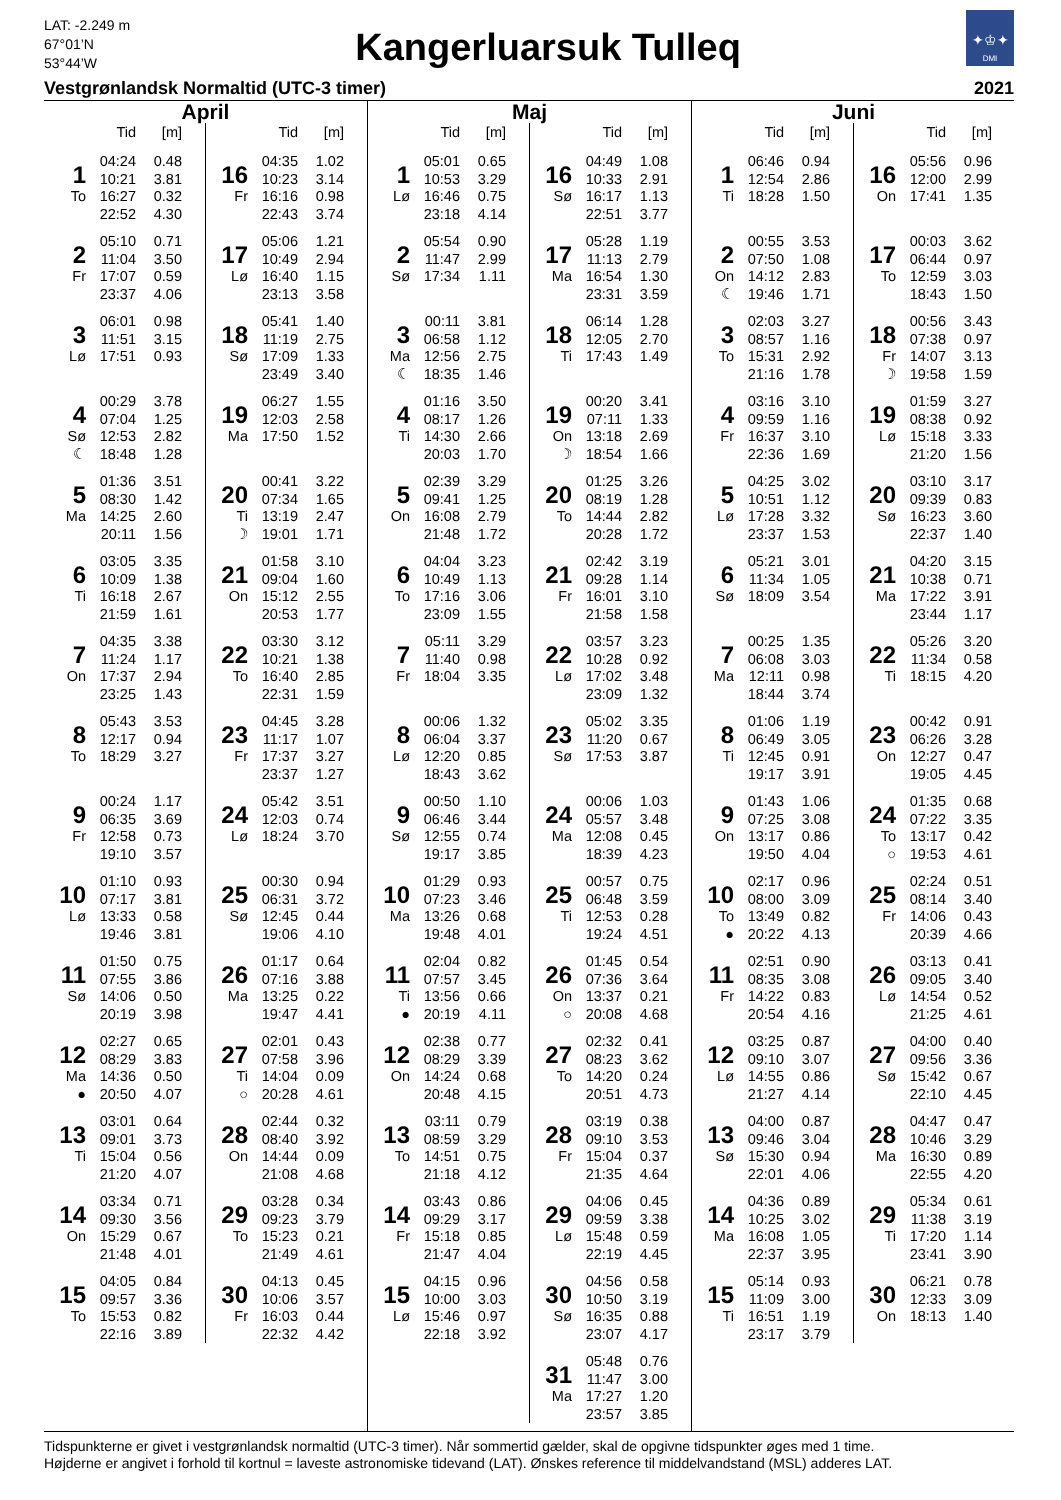LAT: -2.249 m
67°01’N
53°44’W
Kangerluarsuk Tulleq
✦♔✦
DMI
Vestgrønlandsk Normaltid (UTC-3 timer) 2021
April
| | Tid | [m] |
| --- | --- | --- |
| 1 | 04:24 | 0.48 |
| | 10:21 | 3.81 |
| To | 16:27 | 0.32 |
| | 22:52 | 4.30 |
| 2 | 05:10 | 0.71 |
| | 11:04 | 3.50 |
| Fr | 17:07 | 0.59 |
| | 23:37 | 4.06 |
| 3 | 06:01 | 0.98 |
| | 11:51 | 3.15 |
| Lø | 17:51 | 0.93 |
| 4 | 00:29 | 3.78 |
| | 07:04 | 1.25 |
| Sø | 12:53 | 2.82 |
| ☾ | 18:48 | 1.28 |
| 5 | 01:36 | 3.51 |
| | 08:30 | 1.42 |
| Ma | 14:25 | 2.60 |
| | 20:11 | 1.56 |
| 6 | 03:05 | 3.35 |
| | 10:09 | 1.38 |
| Ti | 16:18 | 2.67 |
| | 21:59 | 1.61 |
| 7 | 04:35 | 3.38 |
| | 11:24 | 1.17 |
| On | 17:37 | 2.94 |
| | 23:25 | 1.43 |
| 8 | 05:43 | 3.53 |
| | 12:17 | 0.94 |
| To | 18:29 | 3.27 |
| 9 | 00:24 | 1.17 |
| | 06:35 | 3.69 |
| Fr | 12:58 | 0.73 |
| | 19:10 | 3.57 |
| 10 | 01:10 | 0.93 |
| | 07:17 | 3.81 |
| Lø | 13:33 | 0.58 |
| | 19:46 | 3.81 |
| 11 | 01:50 | 0.75 |
| | 07:55 | 3.86 |
| Sø | 14:06 | 0.50 |
| | 20:19 | 3.98 |
| 12 | 02:27 | 0.65 |
| | 08:29 | 3.83 |
| Ma | 14:36 | 0.50 |
| ● | 20:50 | 4.07 |
| 13 | 03:01 | 0.64 |
| | 09:01 | 3.73 |
| Ti | 15:04 | 0.56 |
| | 21:20 | 4.07 |
| 14 | 03:34 | 0.71 |
| | 09:30 | 3.56 |
| On | 15:29 | 0.67 |
| | 21:48 | 4.01 |
| 15 | 04:05 | 0.84 |
| | 09:57 | 3.36 |
| To | 15:53 | 0.82 |
| | 22:16 | 3.89 |
| | Tid | [m] |
| --- | --- | --- |
| 16 | 04:35 | 1.02 |
| | 10:23 | 3.14 |
| Fr | 16:16 | 0.98 |
| | 22:43 | 3.74 |
| 17 | 05:06 | 1.21 |
| | 10:49 | 2.94 |
| Lø | 16:40 | 1.15 |
| | 23:13 | 3.58 |
| 18 | 05:41 | 1.40 |
| | 11:19 | 2.75 |
| Sø | 17:09 | 1.33 |
| | 23:49 | 3.40 |
| 19 | 06:27 | 1.55 |
| | 12:03 | 2.58 |
| Ma | 17:50 | 1.52 |
| 20 | 00:41 | 3.22 |
| | 07:34 | 1.65 |
| Ti | 13:19 | 2.47 |
| ☽ | 19:01 | 1.71 |
| 21 | 01:58 | 3.10 |
| | 09:04 | 1.60 |
| On | 15:12 | 2.55 |
| | 20:53 | 1.77 |
| 22 | 03:30 | 3.12 |
| | 10:21 | 1.38 |
| To | 16:40 | 2.85 |
| | 22:31 | 1.59 |
| 23 | 04:45 | 3.28 |
| | 11:17 | 1.07 |
| Fr | 17:37 | 3.27 |
| | 23:37 | 1.27 |
| 24 | 05:42 | 3.51 |
| | 12:03 | 0.74 |
| Lø | 18:24 | 3.70 |
| 25 | 00:30 | 0.94 |
| | 06:31 | 3.72 |
| Sø | 12:45 | 0.44 |
| | 19:06 | 4.10 |
| 26 | 01:17 | 0.64 |
| | 07:16 | 3.88 |
| Ma | 13:25 | 0.22 |
| | 19:47 | 4.41 |
| 27 | 02:01 | 0.43 |
| | 07:58 | 3.96 |
| Ti | 14:04 | 0.09 |
| ○ | 20:28 | 4.61 |
| 28 | 02:44 | 0.32 |
| | 08:40 | 3.92 |
| On | 14:44 | 0.09 |
| | 21:08 | 4.68 |
| 29 | 03:28 | 0.34 |
| | 09:23 | 3.79 |
| To | 15:23 | 0.21 |
| | 21:49 | 4.61 |
| 30 | 04:13 | 0.45 |
| | 10:06 | 3.57 |
| Fr | 16:03 | 0.44 |
| | 22:32 | 4.42 |
Maj
| | Tid | [m] |
| --- | --- | --- |
| 1 | 05:01 | 0.65 |
| | 10:53 | 3.29 |
| Lø | 16:46 | 0.75 |
| | 23:18 | 4.14 |
| 2 | 05:54 | 0.90 |
| | 11:47 | 2.99 |
| Sø | 17:34 | 1.11 |
| 3 | 00:11 | 3.81 |
| | 06:58 | 1.12 |
| Ma | 12:56 | 2.75 |
| ☾ | 18:35 | 1.46 |
| 4 | 01:16 | 3.50 |
| | 08:17 | 1.26 |
| Ti | 14:30 | 2.66 |
| | 20:03 | 1.70 |
| 5 | 02:39 | 3.29 |
| | 09:41 | 1.25 |
| On | 16:08 | 2.79 |
| | 21:48 | 1.72 |
| 6 | 04:04 | 3.23 |
| | 10:49 | 1.13 |
| To | 17:16 | 3.06 |
| | 23:09 | 1.55 |
| 7 | 05:11 | 3.29 |
| | 11:40 | 0.98 |
| Fr | 18:04 | 3.35 |
| 8 | 00:06 | 1.32 |
| | 06:04 | 3.37 |
| Lø | 12:20 | 0.85 |
| | 18:43 | 3.62 |
| 9 | 00:50 | 1.10 |
| | 06:46 | 3.44 |
| Sø | 12:55 | 0.74 |
| | 19:17 | 3.85 |
| 10 | 01:29 | 0.93 |
| | 07:23 | 3.46 |
| Ma | 13:26 | 0.68 |
| | 19:48 | 4.01 |
| 11 | 02:04 | 0.82 |
| | 07:57 | 3.45 |
| Ti | 13:56 | 0.66 |
| ● | 20:19 | 4.11 |
| 12 | 02:38 | 0.77 |
| | 08:29 | 3.39 |
| On | 14:24 | 0.68 |
| | 20:48 | 4.15 |
| 13 | 03:11 | 0.79 |
| | 08:59 | 3.29 |
| To | 14:51 | 0.75 |
| | 21:18 | 4.12 |
| 14 | 03:43 | 0.86 |
| | 09:29 | 3.17 |
| Fr | 15:18 | 0.85 |
| | 21:47 | 4.04 |
| 15 | 04:15 | 0.96 |
| | 10:00 | 3.03 |
| Lø | 15:46 | 0.97 |
| | 22:18 | 3.92 |
| | Tid | [m] |
| --- | --- | --- |
| 16 | 04:49 | 1.08 |
| | 10:33 | 2.91 |
| Sø | 16:17 | 1.13 |
| | 22:51 | 3.77 |
| 17 | 05:28 | 1.19 |
| | 11:13 | 2.79 |
| Ma | 16:54 | 1.30 |
| | 23:31 | 3.59 |
| 18 | 06:14 | 1.28 |
| | 12:05 | 2.70 |
| Ti | 17:43 | 1.49 |
| 19 | 00:20 | 3.41 |
| | 07:11 | 1.33 |
| On | 13:18 | 2.69 |
| ☽ | 18:54 | 1.66 |
| 20 | 01:25 | 3.26 |
| | 08:19 | 1.28 |
| To | 14:44 | 2.82 |
| | 20:28 | 1.72 |
| 21 | 02:42 | 3.19 |
| | 09:28 | 1.14 |
| Fr | 16:01 | 3.10 |
| | 21:58 | 1.58 |
| 22 | 03:57 | 3.23 |
| | 10:28 | 0.92 |
| Lø | 17:02 | 3.48 |
| | 23:09 | 1.32 |
| 23 | 05:02 | 3.35 |
| | 11:20 | 0.67 |
| Sø | 17:53 | 3.87 |
| 24 | 00:06 | 1.03 |
| | 05:57 | 3.48 |
| Ma | 12:08 | 0.45 |
| | 18:39 | 4.23 |
| 25 | 00:57 | 0.75 |
| | 06:48 | 3.59 |
| Ti | 12:53 | 0.28 |
| | 19:24 | 4.51 |
| 26 | 01:45 | 0.54 |
| | 07:36 | 3.64 |
| On | 13:37 | 0.21 |
| ○ | 20:08 | 4.68 |
| 27 | 02:32 | 0.41 |
| | 08:23 | 3.62 |
| To | 14:20 | 0.24 |
| | 20:51 | 4.73 |
| 28 | 03:19 | 0.38 |
| | 09:10 | 3.53 |
| Fr | 15:04 | 0.37 |
| | 21:35 | 4.64 |
| 29 | 04:06 | 0.45 |
| | 09:59 | 3.38 |
| Lø | 15:48 | 0.59 |
| | 22:19 | 4.45 |
| 30 | 04:56 | 0.58 |
| | 10:50 | 3.19 |
| Sø | 16:35 | 0.88 |
| | 23:07 | 4.17 |
| 31 | 05:48 | 0.76 |
| | 11:47 | 3.00 |
| Ma | 17:27 | 1.20 |
| | 23:57 | 3.85 |
Juni
| | Tid | [m] |
| --- | --- | --- |
| 1 | 06:46 | 0.94 |
| | 12:54 | 2.86 |
| Ti | 18:28 | 1.50 |
| 2 | 00:55 | 3.53 |
| | 07:50 | 1.08 |
| On | 14:12 | 2.83 |
| ☾ | 19:46 | 1.71 |
| 3 | 02:03 | 3.27 |
| | 08:57 | 1.16 |
| To | 15:31 | 2.92 |
| | 21:16 | 1.78 |
| 4 | 03:16 | 3.10 |
| | 09:59 | 1.16 |
| Fr | 16:37 | 3.10 |
| | 22:36 | 1.69 |
| 5 | 04:25 | 3.02 |
| | 10:51 | 1.12 |
| Lø | 17:28 | 3.32 |
| | 23:37 | 1.53 |
| 6 | 05:21 | 3.01 |
| | 11:34 | 1.05 |
| Sø | 18:09 | 3.54 |
| 7 | 00:25 | 1.35 |
| | 06:08 | 3.03 |
| Ma | 12:11 | 0.98 |
| | 18:44 | 3.74 |
| 8 | 01:06 | 1.19 |
| | 06:49 | 3.05 |
| Ti | 12:45 | 0.91 |
| | 19:17 | 3.91 |
| 9 | 01:43 | 1.06 |
| | 07:25 | 3.08 |
| On | 13:17 | 0.86 |
| | 19:50 | 4.04 |
| 10 | 02:17 | 0.96 |
| | 08:00 | 3.09 |
| To | 13:49 | 0.82 |
| ● | 20:22 | 4.13 |
| 11 | 02:51 | 0.90 |
| | 08:35 | 3.08 |
| Fr | 14:22 | 0.83 |
| | 20:54 | 4.16 |
| 12 | 03:25 | 0.87 |
| | 09:10 | 3.07 |
| Lø | 14:55 | 0.86 |
| | 21:27 | 4.14 |
| 13 | 04:00 | 0.87 |
| | 09:46 | 3.04 |
| Sø | 15:30 | 0.94 |
| | 22:01 | 4.06 |
| 14 | 04:36 | 0.89 |
| | 10:25 | 3.02 |
| Ma | 16:08 | 1.05 |
| | 22:37 | 3.95 |
| 15 | 05:14 | 0.93 |
| | 11:09 | 3.00 |
| Ti | 16:51 | 1.19 |
| | 23:17 | 3.79 |
| | Tid | [m] |
| --- | --- | --- |
| 16 | 05:56 | 0.96 |
| | 12:00 | 2.99 |
| On | 17:41 | 1.35 |
| 17 | 00:03 | 3.62 |
| | 06:44 | 0.97 |
| To | 12:59 | 3.03 |
| | 18:43 | 1.50 |
| 18 | 00:56 | 3.43 |
| | 07:38 | 0.97 |
| Fr | 14:07 | 3.13 |
| ☽ | 19:58 | 1.59 |
| 19 | 01:59 | 3.27 |
| | 08:38 | 0.92 |
| Lø | 15:18 | 3.33 |
| | 21:20 | 1.56 |
| 20 | 03:10 | 3.17 |
| | 09:39 | 0.83 |
| Sø | 16:23 | 3.60 |
| | 22:37 | 1.40 |
| 21 | 04:20 | 3.15 |
| | 10:38 | 0.71 |
| Ma | 17:22 | 3.91 |
| | 23:44 | 1.17 |
| 22 | 05:26 | 3.20 |
| | 11:34 | 0.58 |
| Ti | 18:15 | 4.20 |
| 23 | 00:42 | 0.91 |
| | 06:26 | 3.28 |
| On | 12:27 | 0.47 |
| | 19:05 | 4.45 |
| 24 | 01:35 | 0.68 |
| | 07:22 | 3.35 |
| To | 13:17 | 0.42 |
| ○ | 19:53 | 4.61 |
| 25 | 02:24 | 0.51 |
| | 08:14 | 3.40 |
| Fr | 14:06 | 0.43 |
| | 20:39 | 4.66 |
| 26 | 03:13 | 0.41 |
| | 09:05 | 3.40 |
| Lø | 14:54 | 0.52 |
| | 21:25 | 4.61 |
| 27 | 04:00 | 0.40 |
| | 09:56 | 3.36 |
| Sø | 15:42 | 0.67 |
| | 22:10 | 4.45 |
| 28 | 04:47 | 0.47 |
| | 10:46 | 3.29 |
| Ma | 16:30 | 0.89 |
| | 22:55 | 4.20 |
| 29 | 05:34 | 0.61 |
| | 11:38 | 3.19 |
| Ti | 17:20 | 1.14 |
| | 23:41 | 3.90 |
| 30 | 06:21 | 0.78 |
| | 12:33 | 3.09 |
| On | 18:13 | 1.40 |
Tidspunkterne er givet i vestgrønlandsk normaltid (UTC-3 timer). Når sommertid gælder, skal de opgivne tidspunkter øges med 1 time.
Højderne er angivet i forhold til kortnul = laveste astronomiske tidevand (LAT). Ønskes reference til middelvandstand (MSL) adderes LAT.